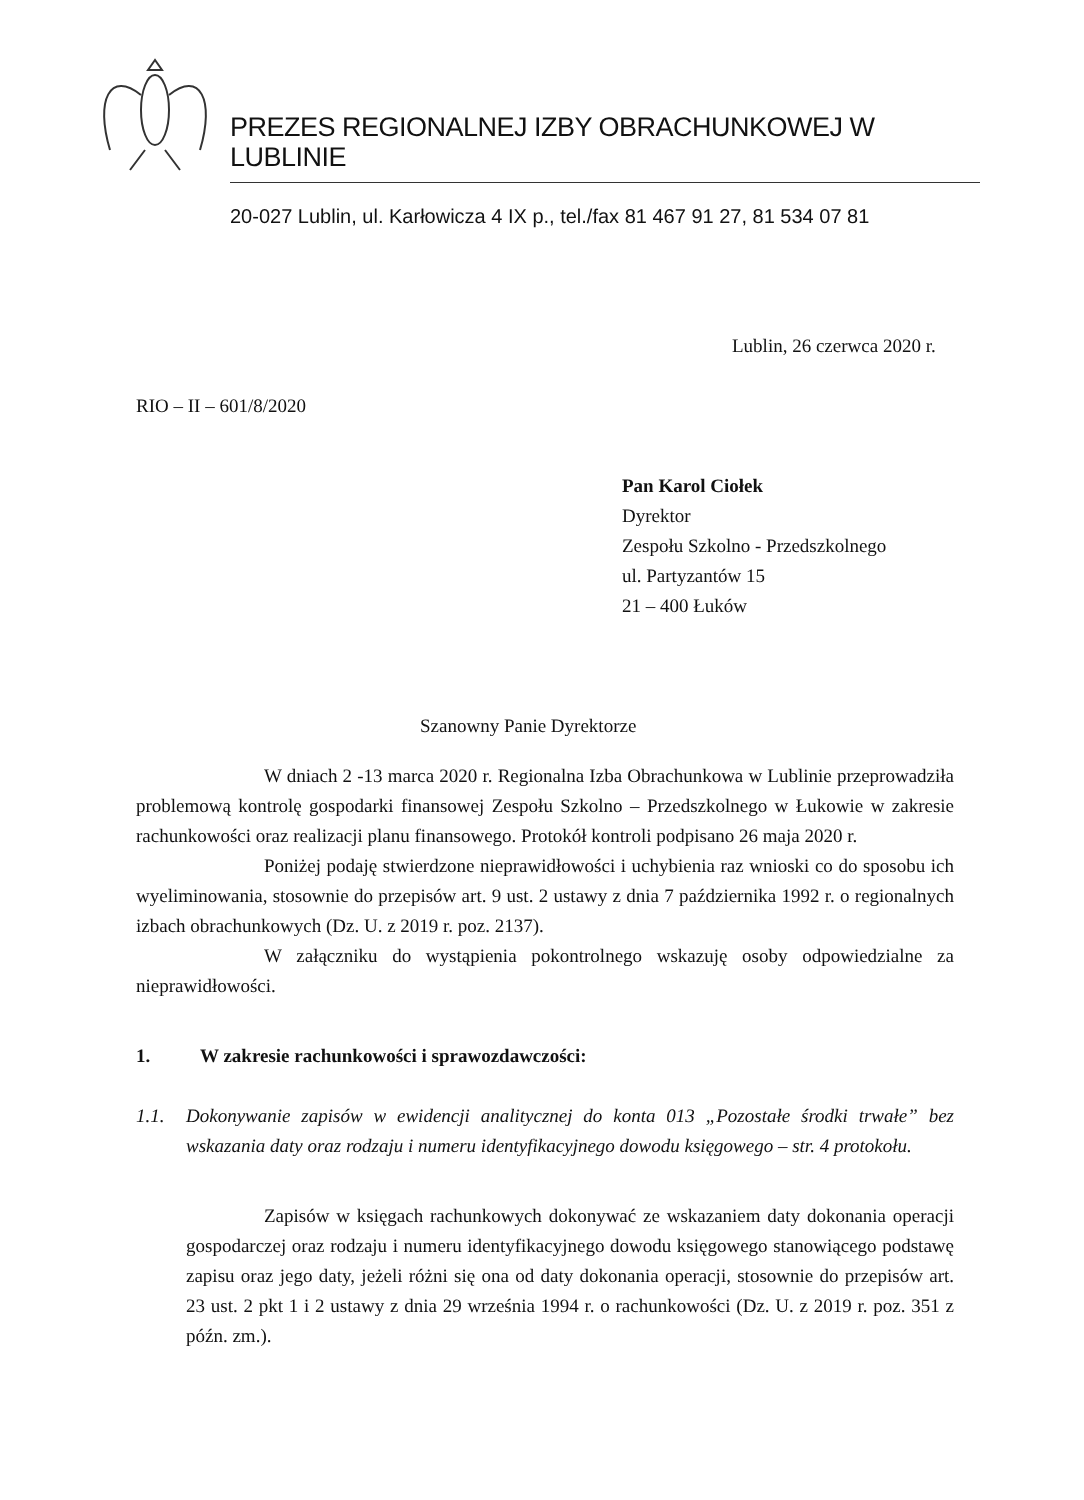PREZES REGIONALNEJ IZBY OBRACHUNKOWEJ W LUBLINIE
20-027 Lublin, ul. Karłowicza 4 IX p., tel./fax 81 467 91 27, 81 534 07 81
Lublin, 26 czerwca 2020 r.
RIO – II – 601/8/2020
Pan Karol Ciołek
Dyrektor
Zespołu Szkolno - Przedszkolnego
ul. Partyzantów 15
21 – 400 Łuków
Szanowny Panie Dyrektorze
W dniach 2 -13 marca 2020 r. Regionalna Izba Obrachunkowa w Lublinie przeprowadziła problemową kontrolę gospodarki finansowej Zespołu Szkolno – Przedszkolnego w Łukowie w zakresie rachunkowości oraz realizacji planu finansowego. Protokół kontroli podpisano 26 maja 2020 r.
Poniżej podaję stwierdzone nieprawidłowości i uchybienia raz wnioski co do sposobu ich wyeliminowania, stosownie do przepisów art. 9 ust. 2 ustawy z dnia 7 października 1992 r. o regionalnych izbach obrachunkowych (Dz. U. z 2019 r. poz. 2137).
W załączniku do wystąpienia pokontrolnego wskazuję osoby odpowiedzialne za nieprawidłowości.
1. W zakresie rachunkowości i sprawozdawczości:
1.1. Dokonywanie zapisów w ewidencji analitycznej do konta 013 „Pozostałe środki trwałe” bez wskazania daty oraz rodzaju i numeru identyfikacyjnego dowodu księgowego – str. 4 protokołu.
Zapisów w księgach rachunkowych dokonywać ze wskazaniem daty dokonania operacji gospodarczej oraz rodzaju i numeru identyfikacyjnego dowodu księgowego stanowiącego podstawę zapisu oraz jego daty, jeżeli różni się ona od daty dokonania operacji, stosownie do przepisów art. 23 ust. 2 pkt 1 i 2 ustawy z dnia 29 września 1994 r. o rachunkowości (Dz. U. z 2019 r. poz. 351 z późn. zm.).